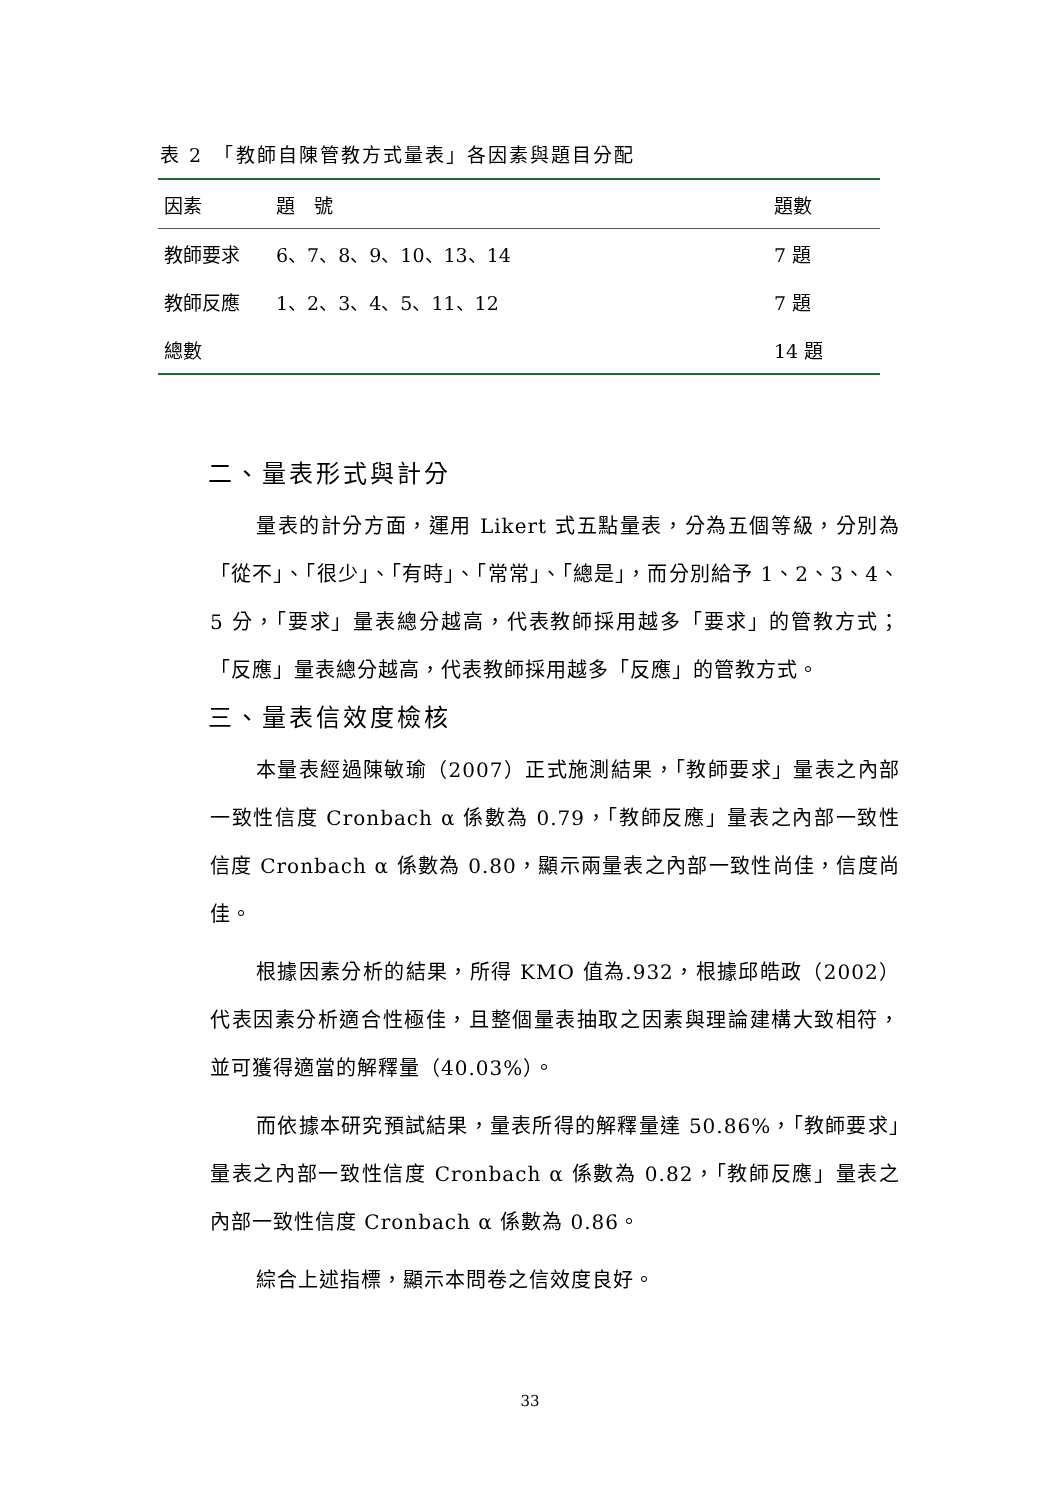表 2　「教師自陳管教方式量表」各因素與題目分配
| 因素 | 題 號 | 題數 |
| --- | --- | --- |
| 教師要求 | 6、7、8、9、10、13、14 | 7 題 |
| 教師反應 | 1、2、3、4、5、11、12 | 7 題 |
| 總數 | | 14 題 |
二、量表形式與計分
量表的計分方面，運用 Likert 式五點量表，分為五個等級，分別為「從不」、「很少」、「有時」、「常常」、「總是」，而分別給予 1、2、3、4、5 分，「要求」量表總分越高，代表教師採用越多「要求」的管教方式；「反應」量表總分越高，代表教師採用越多「反應」的管教方式。
三、量表信效度檢核
本量表經過陳敏瑜（2007）正式施測結果，「教師要求」量表之內部一致性信度 Cronbach α 係數為 0.79，「教師反應」量表之內部一致性信度 Cronbach α 係數為 0.80，顯示兩量表之內部一致性尚佳，信度尚佳。
根據因素分析的結果，所得 KMO 值為.932，根據邱皓政（2002）代表因素分析適合性極佳，且整個量表抽取之因素與理論建構大致相符，並可獲得適當的解釋量（40.03%）。
而依據本研究預試結果，量表所得的解釋量達 50.86%，「教師要求」量表之內部一致性信度 Cronbach α 係數為 0.82，「教師反應」量表之內部一致性信度 Cronbach α 係數為 0.86。
綜合上述指標，顯示本問卷之信效度良好。
33